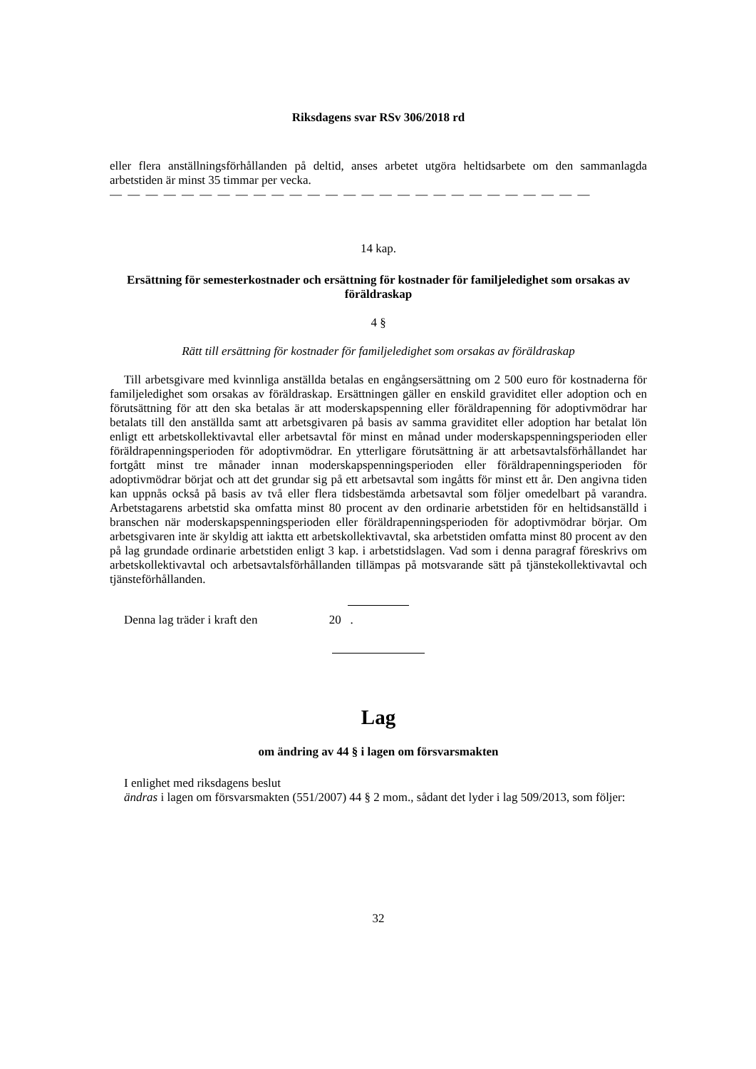Riksdagens svar RSv 306/2018 rd
eller flera anställningsförhållanden på deltid, anses arbetet utgöra heltidsarbete om den sammanlagda arbetstiden är minst 35 timmar per vecka.
— — — — — — — — — — — — — — — — — — — — — — — — — — —
14 kap.
Ersättning för semesterkostnader och ersättning för kostnader för familjeledighet som orsakas av föräldraskap
4 §
Rätt till ersättning för kostnader för familjeledighet som orsakas av föräldraskap
Till arbetsgivare med kvinnliga anställda betalas en engångsersättning om 2 500 euro för kostnaderna för familjeledighet som orsakas av föräldraskap. Ersättningen gäller en enskild graviditet eller adoption och en förutsättning för att den ska betalas är att moderskapspenning eller föräldrapenning för adoptivmödrar har betalats till den anställda samt att arbetsgivaren på basis av samma graviditet eller adoption har betalat lön enligt ett arbetskollektivavtal eller arbetsavtal för minst en månad under moderskapspenningsperioden eller föräldrapenningsperioden för adoptivmödrar. En ytterligare förutsättning är att arbetsavtalsförhållandet har fortgått minst tre månader innan moderskapspenningsperioden eller föräldrapenningsperioden för adoptivmödrar börjat och att det grundar sig på ett arbetsavtal som ingåtts för minst ett år. Den angivna tiden kan uppnås också på basis av två eller flera tidsbestämda arbetsavtal som följer omedelbart på varandra. Arbetstagarens arbetstid ska omfatta minst 80 procent av den ordinarie arbetstiden för en heltidsanställd i branschen när moderskapspenningsperioden eller föräldrapenningsperioden för adoptivmödrar börjar. Om arbetsgivaren inte är skyldig att iaktta ett arbetskollektivavtal, ska arbetstiden omfatta minst 80 procent av den på lag grundade ordinarie arbetstiden enligt 3 kap. i arbetstidslagen. Vad som i denna paragraf föreskrivs om arbetskollektivavtal och arbetsavtalsförhållanden tillämpas på motsvarande sätt på tjänstekollektivavtal och tjänsteförhållanden.
Denna lag träder i kraft den 20 .
Lag
om ändring av 44 § i lagen om försvarsmakten
I enlighet med riksdagens beslut
ändras i lagen om försvarsmakten (551/2007) 44 § 2 mom., sådant det lyder i lag 509/2013, som följer:
32